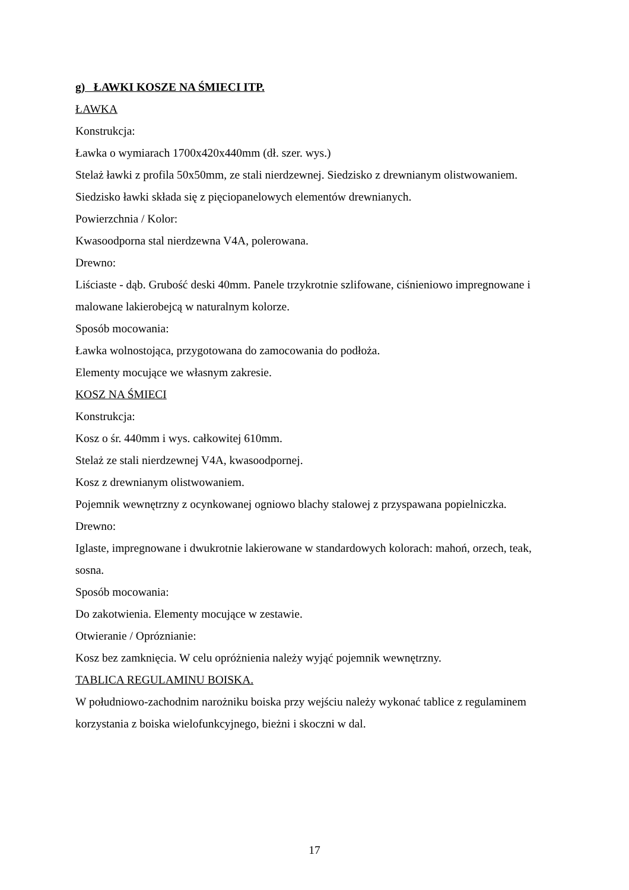g) ŁAWKI KOSZE NA ŚMIECI ITP.
ŁAWKA
Konstrukcja:
Ławka o wymiarach 1700x420x440mm (dł. szer. wys.)
Stelaż ławki z profila 50x50mm, ze stali nierdzewnej. Siedzisko z drewnianym olistwowaniem. Siedzisko ławki składa się z pięciopanelowych elementów drewnianych.
Powierzchnia / Kolor:
Kwasoodporna stal nierdzewna V4A, polerowana.
Drewno:
Liściaste - dąb. Grubość deski 40mm. Panele trzykrotnie szlifowane, ciśnieniowo impregnowane i malowane lakierobejcą w naturalnym kolorze.
Sposób mocowania:
Ławka wolnostojąca, przygotowana do zamocowania do podłoża.
Elementy mocujące we własnym zakresie.
KOSZ NA ŚMIECI
Konstrukcja:
Kosz o śr. 440mm i wys. całkowitej 610mm.
Stelaż ze stali nierdzewnej V4A, kwasoodpornej.
Kosz z drewnianym olistwowaniem.
Pojemnik wewnętrzny z ocynkowanej ogniowo blachy stalowej z przyspawana popielniczka.
Drewno:
Iglaste, impregnowane i dwukrotnie lakierowane w standardowych kolorach: mahoń, orzech, teak, sosna.
Sposób mocowania:
Do zakotwienia. Elementy mocujące w zestawie.
Otwieranie / Opróznianie:
Kosz bez zamknięcia. W celu opróżnienia należy wyjąć pojemnik wewnętrzny.
TABLICA REGULAMINU BOISKA.
W południowo-zachodnim narożniku boiska przy wejściu należy wykonać tablice z regulaminem korzystania z boiska wielofunkcyjnego, bieżni i skoczni w dal.
17